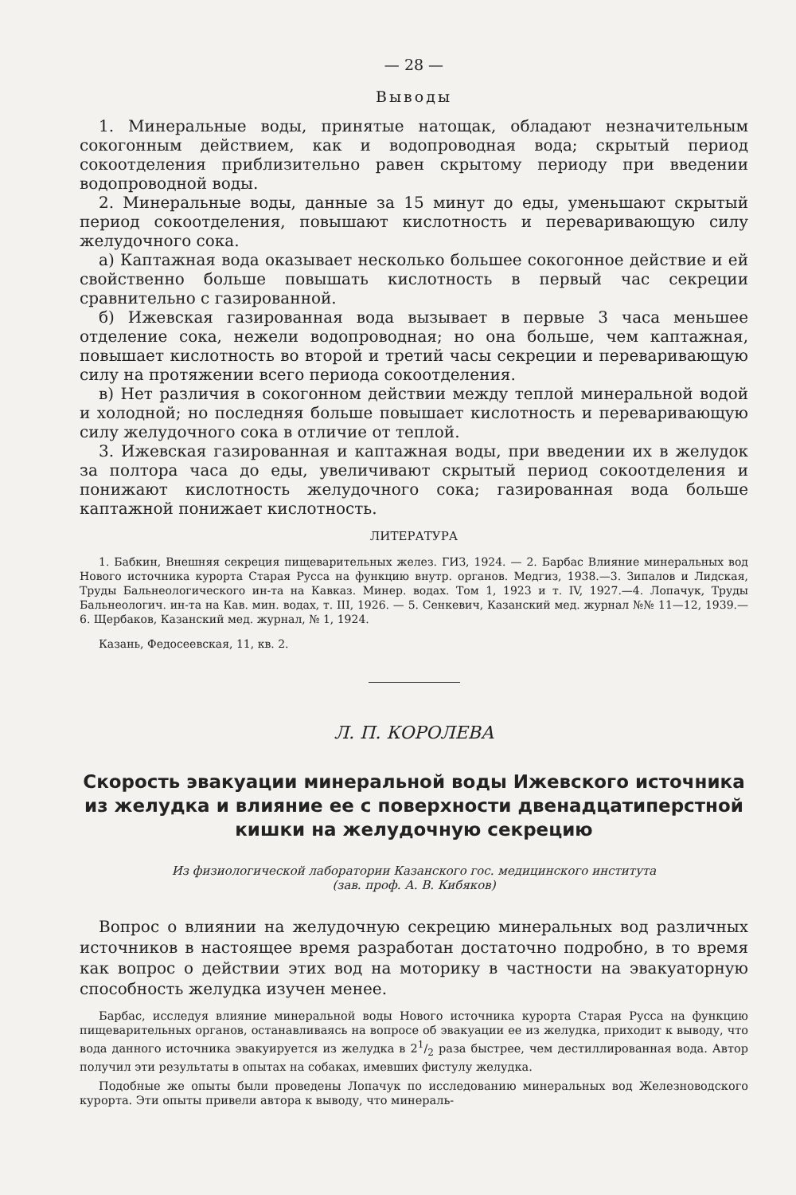— 28 —
Выводы
1. Минеральные воды, принятые натощак, обладают незначительным сокогонным действием, как и водопроводная вода; скрытый период сокоотделения приблизительно равен скрытому периоду при введении водопроводной воды.
2. Минеральные воды, данные за 15 минут до еды, уменьшают скрытый период сокоотделения, повышают кислотность и переваривающую силу желудочного сока.
а) Каптажная вода оказывает несколько большее сокогонное действие и ей свойственно больше повышать кислотность в первый час секреции сравнительно с газированной.
б) Ижевская газированная вода вызывает в первые 3 часа меньшее отделение сока, нежели водопроводная; но она больше, чем каптажная, повышает кислотность во второй и третий часы секреции и переваривающую силу на протяжении всего периода сокоотделения.
в) Нет различия в сокогонном действии между теплой минеральной водой и холодной; но последняя больше повышает кислотность и переваривающую силу желудочного сока в отличие от теплой.
3. Ижевская газированная и каптажная воды, при введении их в желудок за полтора часа до еды, увеличивают скрытый период сокоотделения и понижают кислотность желудочного сока; газированная вода больше каптажной понижает кислотность.
ЛИТЕРАТУРА
1. Бабкин, Внешняя секреция пищеварительных желез. ГИЗ, 1924. — 2. Барбас Влияние минеральных вод Нового источника курорта Старая Русса на функцию внутр. органов. Медгиз, 1938.—3. Зипалов и Лидская, Труды Бальнеологического ин-та на Кавказ. Минер. водах. Том 1, 1923 и т. IV, 1927.—4. Лопачук, Труды Бальнеологич. ин-та на Кав. мин. водах, т. III, 1926. — 5. Сенкевич, Казанский мед. журнал №№ 11—12, 1939.—6. Щербаков, Казанский мед. журнал, № 1, 1924.
Казань, Федосеевская, 11, кв. 2.
Л. П. КОРОЛЕВА
Скорость эвакуации минеральной воды Ижевского источника из желудка и влияние ее с поверхности двенадцатиперстной кишки на желудочную секрецию
Из физиологической лаборатории Казанского гос. медицинского института
(зав. проф. А. В. Кибяков)
Вопрос о влиянии на желудочную секрецию минеральных вод различных источников в настоящее время разработан достаточно подробно, в то время как вопрос о действии этих вод на моторику в частности на эвакуаторную способность желудка изучен менее.
Барбас, исследуя влияние минеральной воды Нового источника курорта Старая Русса на функцию пищеварительных органов, останавливаясь на вопросе об эвакуации ее из желудка, приходит к выводу, что вода данного источника эвакуируется из желудка в 21/2 раза быстрее, чем дестиллированная вода. Автор получил эти результаты в опытах на собаках, имевших фистулу желудка.
Подобные же опыты были проведены Лопачук по исследованию минеральных вод Железноводского курорта. Эти опыты привели автора к выводу, что минераль-